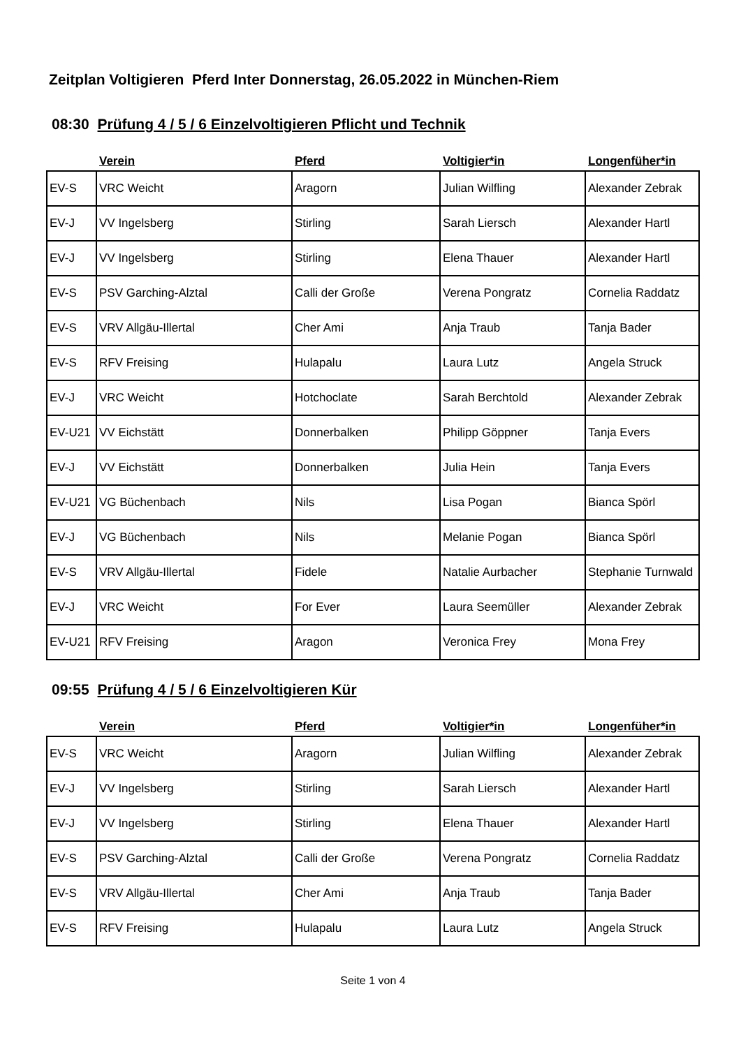Zeitplan Voltigieren Pferd Inter Donnerstag, 26.05.2022 in München-Riem
08:30 Prüfung 4 / 5 / 6 Einzelvoltigieren Pflicht und Technik
| | Verein | Pferd | Voltigier*in | Longenfüher*in |
| --- | --- | --- | --- | --- |
| EV-S | VRC Weicht | Aragorn | Julian Wilfling | Alexander Zebrak |
| EV-J | VV Ingelsberg | Stirling | Sarah Liersch | Alexander Hartl |
| EV-J | VV Ingelsberg | Stirling | Elena Thauer | Alexander Hartl |
| EV-S | PSV Garching-Alztal | Calli der Große | Verena Pongratz | Cornelia Raddatz |
| EV-S | VRV Allgäu-Illertal | Cher Ami | Anja Traub | Tanja Bader |
| EV-S | RFV Freising | Hulapalu | Laura Lutz | Angela Struck |
| EV-J | VRC Weicht | Hotchoclate | Sarah Berchtold | Alexander Zebrak |
| EV-U21 | VV Eichstätt | Donnerbalken | Philipp Göppner | Tanja Evers |
| EV-J | VV Eichstätt | Donnerbalken | Julia Hein | Tanja Evers |
| EV-U21 | VG Büchenbach | Nils | Lisa Pogan | Bianca Spörl |
| EV-J | VG Büchenbach | Nils | Melanie Pogan | Bianca Spörl |
| EV-S | VRV Allgäu-Illertal | Fidele | Natalie Aurbacher | Stephanie Turnwald |
| EV-J | VRC Weicht | For Ever | Laura Seemüller | Alexander Zebrak |
| EV-U21 | RFV Freising | Aragon | Veronica Frey | Mona Frey |
09:55 Prüfung 4 / 5 / 6 Einzelvoltigieren Kür
| | Verein | Pferd | Voltigier*in | Longenfüher*in |
| --- | --- | --- | --- | --- |
| EV-S | VRC Weicht | Aragorn | Julian Wilfling | Alexander Zebrak |
| EV-J | VV Ingelsberg | Stirling | Sarah Liersch | Alexander Hartl |
| EV-J | VV Ingelsberg | Stirling | Elena Thauer | Alexander Hartl |
| EV-S | PSV Garching-Alztal | Calli der Große | Verena Pongratz | Cornelia Raddatz |
| EV-S | VRV Allgäu-Illertal | Cher Ami | Anja Traub | Tanja Bader |
| EV-S | RFV Freising | Hulapalu | Laura Lutz | Angela Struck |
Seite 1 von 4